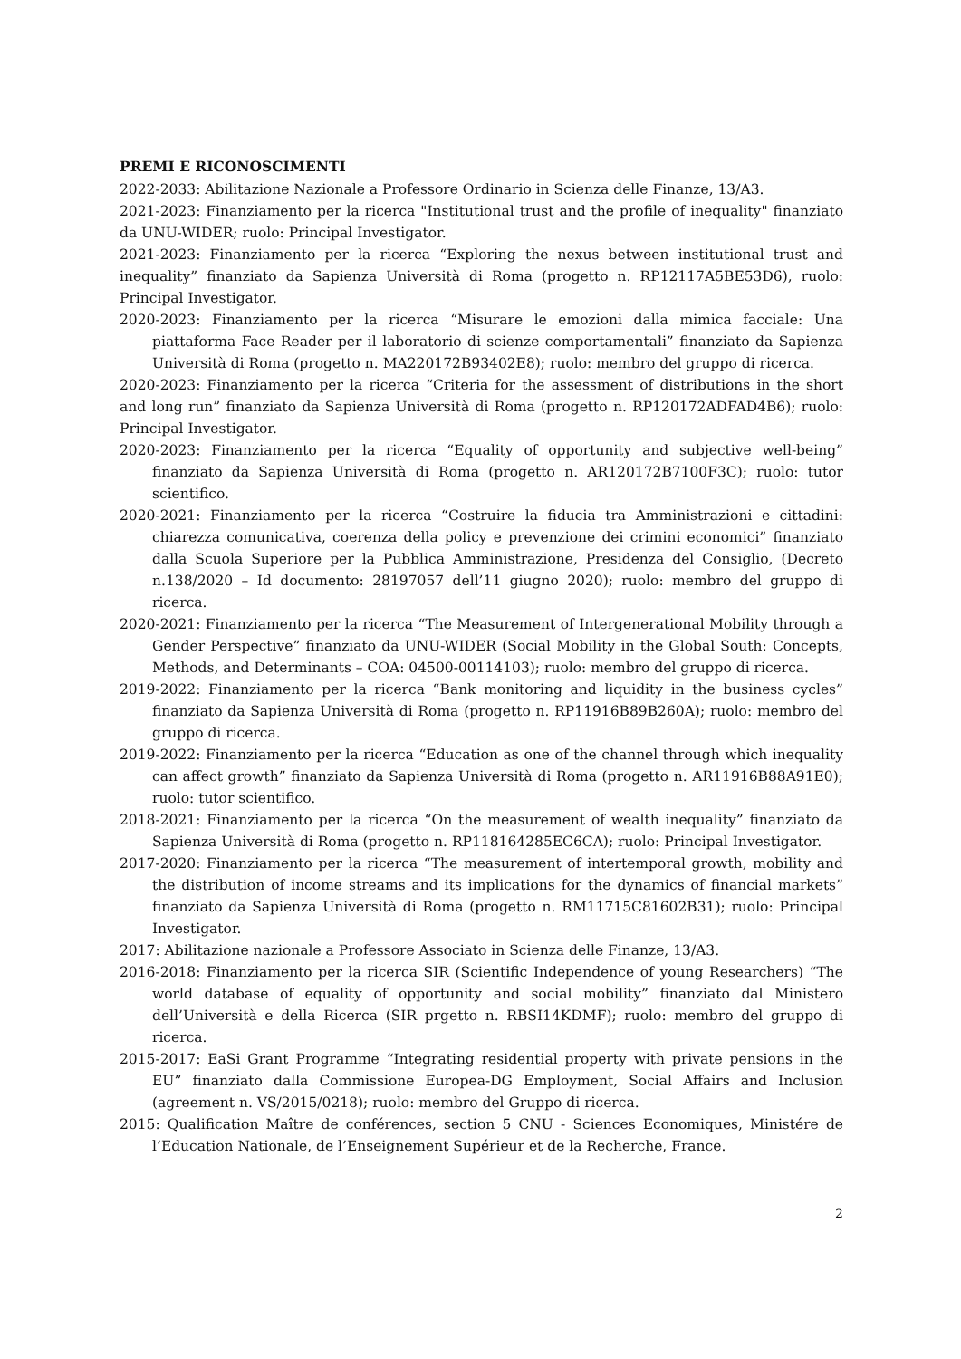PREMI E RICONOSCIMENTI
2022-2033: Abilitazione Nazionale a Professore Ordinario in Scienza delle Finanze, 13/A3.
2021-2023: Finanziamento per la ricerca "Institutional trust and the profile of inequality" finanziato da UNU-WIDER; ruolo: Principal Investigator.
2021-2023: Finanziamento per la ricerca “Exploring the nexus between institutional trust and inequality” finanziato da Sapienza Università di Roma (progetto n. RP12117A5BE53D6), ruolo: Principal Investigator.
2020-2023: Finanziamento per la ricerca “Misurare le emozioni dalla mimica facciale: Una piattaforma Face Reader per il laboratorio di scienze comportamentali” finanziato da Sapienza Università di Roma (progetto n. MA220172B93402E8); ruolo: membro del gruppo di ricerca.
2020-2023: Finanziamento per la ricerca “Criteria for the assessment of distributions in the short and long run” finanziato da Sapienza Università di Roma (progetto n. RP120172ADFAD4B6); ruolo: Principal Investigator.
2020-2023: Finanziamento per la ricerca “Equality of opportunity and subjective well-being” finanziato da Sapienza Università di Roma (progetto n. AR120172B7100F3C); ruolo: tutor scientifico.
2020-2021: Finanziamento per la ricerca “Costruire la fiducia tra Amministrazioni e cittadini: chiarezza comunicativa, coerenza della policy e prevenzione dei crimini economici” finanziato dalla Scuola Superiore per la Pubblica Amministrazione, Presidenza del Consiglio, (Decreto n.138/2020 – Id documento: 28197057 dell’11 giugno 2020); ruolo: membro del gruppo di ricerca.
2020-2021: Finanziamento per la ricerca “The Measurement of Intergenerational Mobility through a Gender Perspective” finanziato da UNU-WIDER (Social Mobility in the Global South: Concepts, Methods, and Determinants – COA: 04500-00114103); ruolo: membro del gruppo di ricerca.
2019-2022: Finanziamento per la ricerca “Bank monitoring and liquidity in the business cycles” finanziato da Sapienza Università di Roma (progetto n. RP11916B89B260A); ruolo: membro del gruppo di ricerca.
2019-2022: Finanziamento per la ricerca “Education as one of the channel through which inequality can affect growth” finanziato da Sapienza Università di Roma (progetto n. AR11916B88A91E0); ruolo: tutor scientifico.
2018-2021: Finanziamento per la ricerca “On the measurement of wealth inequality” finanziato da Sapienza Università di Roma (progetto n. RP118164285EC6CA); ruolo: Principal Investigator.
2017-2020: Finanziamento per la ricerca “The measurement of intertemporal growth, mobility and the distribution of income streams and its implications for the dynamics of financial markets” finanziato da Sapienza Università di Roma (progetto n. RM11715C81602B31); ruolo: Principal Investigator.
2017: Abilitazione nazionale a Professore Associato in Scienza delle Finanze, 13/A3.
2016-2018: Finanziamento per la ricerca SIR (Scientific Independence of young Researchers) “The world database of equality of opportunity and social mobility” finanziato dal Ministero dell’Università e della Ricerca (SIR prgetto n. RBSI14KDMF); ruolo: membro del gruppo di ricerca.
2015-2017: EaSi Grant Programme “Integrating residential property with private pensions in the EU” finanziato dalla Commissione Europea-DG Employment, Social Affairs and Inclusion (agreement n. VS/2015/0218); ruolo: membro del Gruppo di ricerca.
2015: Qualification Maître de conférences, section 5 CNU - Sciences Economiques, Ministére de l’Education Nationale, de l’Enseignement Supérieur et de la Recherche, France.
2